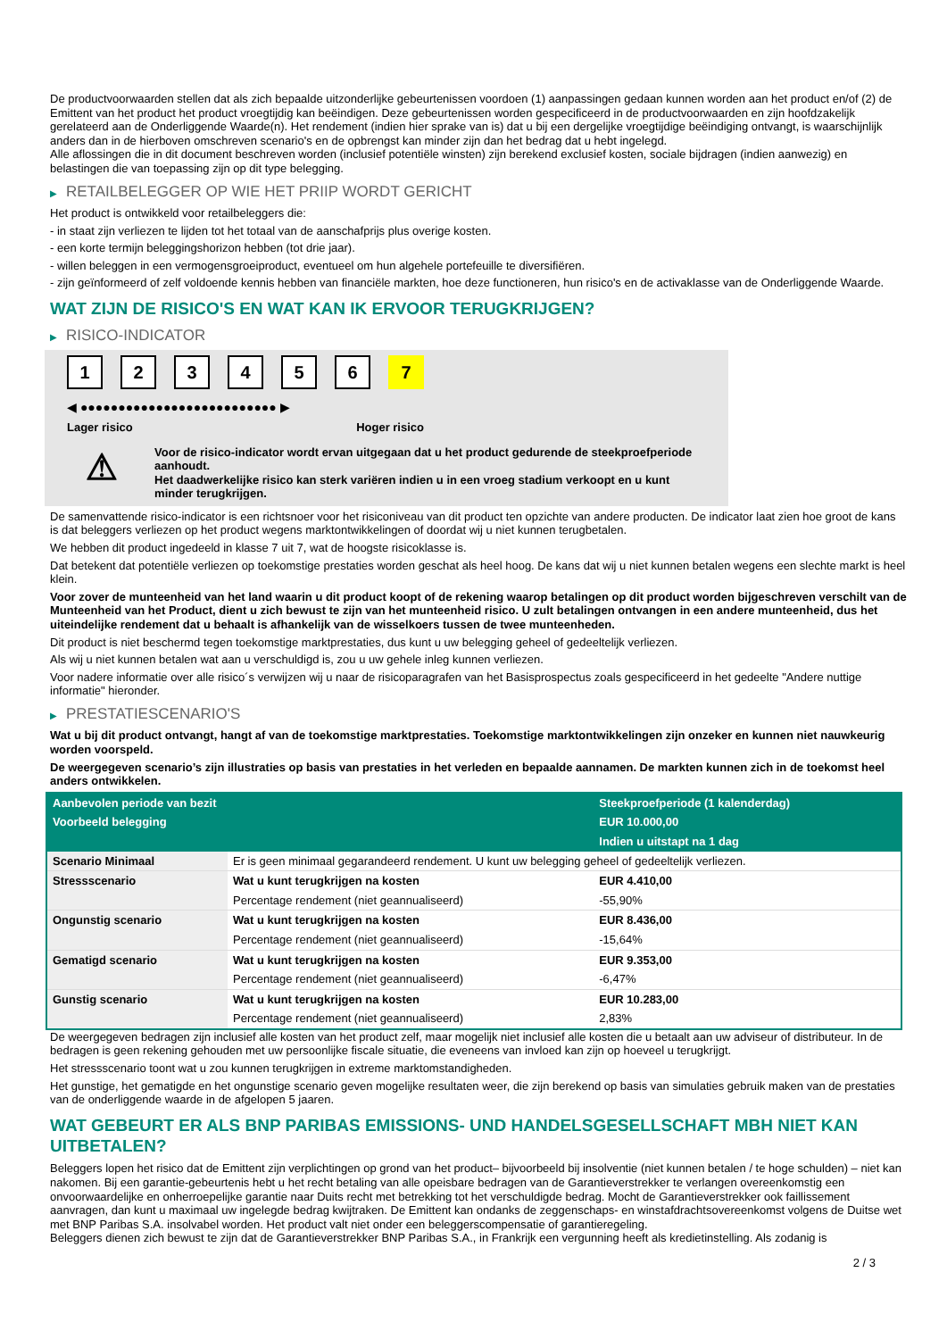De productvoorwaarden stellen dat als zich bepaalde uitzonderlijke gebeurtenissen voordoen (1) aanpassingen gedaan kunnen worden aan het product en/of (2) de Emittent van het product het product vroegtijdig kan beëindigen. Deze gebeurtenissen worden gespecificeerd in de productvoorwaarden en zijn hoofdzakelijk gerelateerd aan de Onderliggende Waarde(n). Het rendement (indien hier sprake van is) dat u bij een dergelijke vroegtijdige beëindiging ontvangt, is waarschijnlijk anders dan in de hierboven omschreven scenario's en de opbrengst kan minder zijn dan het bedrag dat u hebt ingelegd.
Alle aflossingen die in dit document beschreven worden (inclusief potentiële winsten) zijn berekend exclusief kosten, sociale bijdragen (indien aanwezig) en belastingen die van toepassing zijn op dit type belegging.
▶ RETAILBELEGGER OP WIE HET PRIIP WORDT GERICHT
Het product is ontwikkeld voor retailbeleggers die:
- in staat zijn verliezen te lijden tot het totaal van de aanschafprijs plus overige kosten.
- een korte termijn beleggingshorizon hebben (tot drie jaar).
- willen beleggen in een vermogensgroeiproduct, eventueel om hun algehele portefeuille te diversifiëren.
- zijn geïnformeerd of zelf voldoende kennis hebben van financiële markten, hoe deze functioneren, hun risico's en de activaklasse van de Onderliggende Waarde.
WAT ZIJN DE RISICO'S EN WAT KAN IK ERVOOR TERUGKRIJGEN?
▶ RISICO-INDICATOR
1 2 3 4 5 6 7
◀ ●●●●●●●●●●●●●●●●●●●●●●●●●● ▶
Lager risico Hoger risico
⚠
Voor de risico-indicator wordt ervan uitgegaan dat u het product gedurende de steekproefperiode aanhoudt.
Het daadwerkelijke risico kan sterk variëren indien u in een vroeg stadium verkoopt en u kunt minder terugkrijgen.
De samenvattende risico-indicator is een richtsnoer voor het risiconiveau van dit product ten opzichte van andere producten. De indicator laat zien hoe groot de kans is dat beleggers verliezen op het product wegens marktontwikkelingen of doordat wij u niet kunnen terugbetalen.
We hebben dit product ingedeeld in klasse 7 uit 7, wat de hoogste risicoklasse is.
Dat betekent dat potentiële verliezen op toekomstige prestaties worden geschat als heel hoog. De kans dat wij u niet kunnen betalen wegens een slechte markt is heel klein.
Voor zover de munteenheid van het land waarin u dit product koopt of de rekening waarop betalingen op dit product worden bijgeschreven verschilt van de Munteenheid van het Product, dient u zich bewust te zijn van het munteenheid risico. U zult betalingen ontvangen in een andere munteenheid, dus het uiteindelijke rendement dat u behaalt is afhankelijk van de wisselkoers tussen de twee munteenheden.
Dit product is niet beschermd tegen toekomstige marktprestaties, dus kunt u uw belegging geheel of gedeeltelijk verliezen.
Als wij u niet kunnen betalen wat aan u verschuldigd is, zou u uw gehele inleg kunnen verliezen.
Voor nadere informatie over alle risico´s verwijzen wij u naar de risicoparagrafen van het Basisprospectus zoals gespecificeerd in het gedeelte "Andere nuttige informatie" hieronder.
▶ PRESTATIESCENARIO'S
Wat u bij dit product ontvangt, hangt af van de toekomstige marktprestaties. Toekomstige marktontwikkelingen zijn onzeker en kunnen niet nauwkeurig worden voorspeld.
De weergegeven scenario’s zijn illustraties op basis van prestaties in het verleden en bepaalde aannamen. De markten kunnen zich in de toekomst heel anders ontwikkelen.
| Aanbevolen periode van bezit | | Steekproefperiode (1 kalenderdag) |
| --- | --- | --- |
| Voorbeeld belegging | | EUR 10.000,00 |
| | | Indien u uitstapt na 1 dag |
| Scenario Minimaal | Er is geen minimaal gegarandeerd rendement. U kunt uw belegging geheel of gedeeltelijk verliezen. | |
| Stressscenario | Wat u kunt terugkrijgen na kosten | EUR 4.410,00 |
| | Percentage rendement (niet geannualiseerd) | -55,90% |
| Ongunstig scenario | Wat u kunt terugkrijgen na kosten | EUR 8.436,00 |
| | Percentage rendement (niet geannualiseerd) | -15,64% |
| Gematigd scenario | Wat u kunt terugkrijgen na kosten | EUR 9.353,00 |
| | Percentage rendement (niet geannualiseerd) | -6,47% |
| Gunstig scenario | Wat u kunt terugkrijgen na kosten | EUR 10.283,00 |
| | Percentage rendement (niet geannualiseerd) | 2,83% |
De weergegeven bedragen zijn inclusief alle kosten van het product zelf, maar mogelijk niet inclusief alle kosten die u betaalt aan uw adviseur of distributeur. In de bedragen is geen rekening gehouden met uw persoonlijke fiscale situatie, die eveneens van invloed kan zijn op hoeveel u terugkrijgt.
Het stressscenario toont wat u zou kunnen terugkrijgen in extreme marktomstandigheden.
Het gunstige, het gematigde en het ongunstige scenario geven mogelijke resultaten weer, die zijn berekend op basis van simulaties gebruik maken van de prestaties van de onderliggende waarde in de afgelopen 5 jaaren.
WAT GEBEURT ER ALS BNP PARIBAS EMISSIONS- UND HANDELSGESELLSCHAFT MBH NIET KAN UITBETALEN?
Beleggers lopen het risico dat de Emittent zijn verplichtingen op grond van het product– bijvoorbeeld bij insolventie (niet kunnen betalen / te hoge schulden) – niet kan nakomen. Bij een garantie-gebeurtenis hebt u het recht betaling van alle opeisbare bedragen van de Garantieverstrekker te verlangen overeenkomstig een onvoorwaardelijke en onherroepelijke garantie naar Duits recht met betrekking tot het verschuldigde bedrag. Mocht de Garantieverstrekker ook faillissement aanvragen, dan kunt u maximaal uw ingelegde bedrag kwijtraken. De Emittent kan ondanks de zeggenschaps- en winstafdrachtsovereenkomst volgens de Duitse wet met BNP Paribas S.A. insolvabel worden. Het product valt niet onder een beleggerscompensatie of garantieregeling.
Beleggers dienen zich bewust te zijn dat de Garantieverstrekker BNP Paribas S.A., in Frankrijk een vergunning heeft als kredietinstelling. Als zodanig is
2 / 3